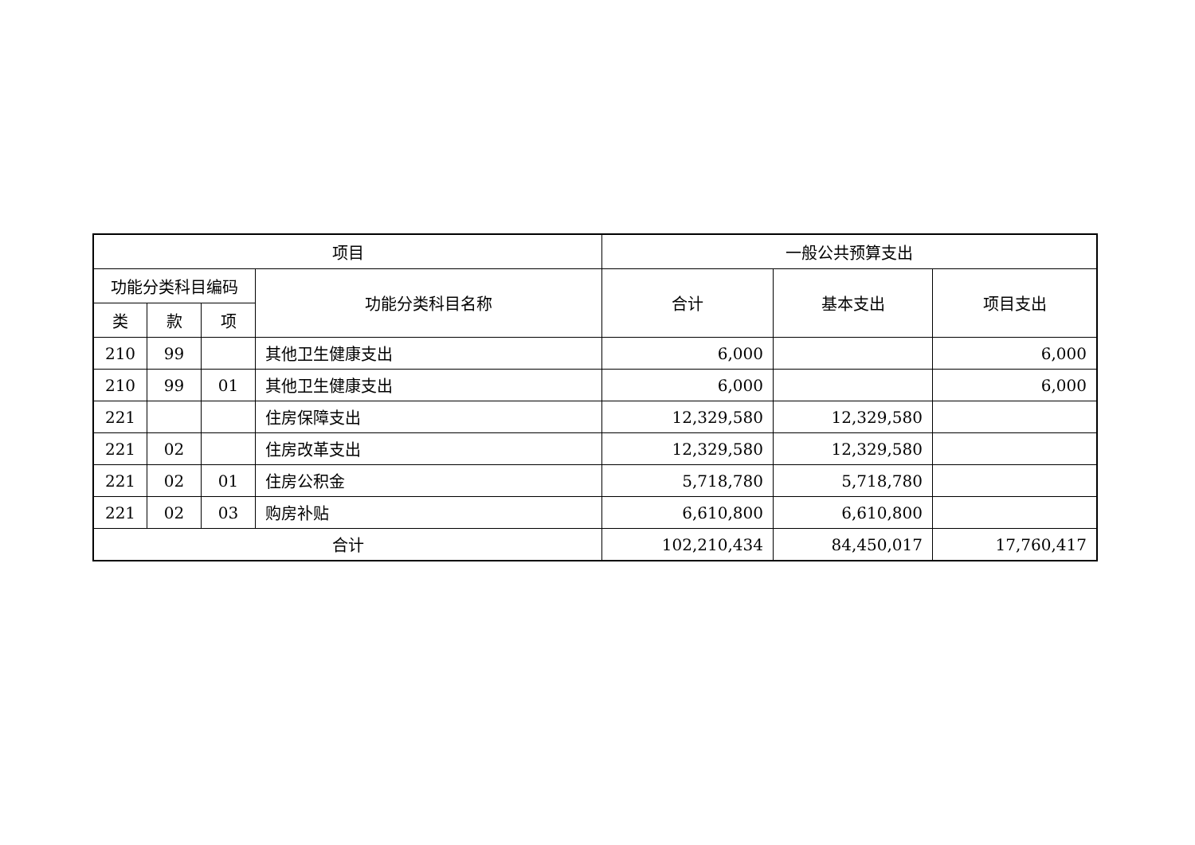| 项目 | | | | 一般公共预算支出 | | |
| --- | --- | --- | --- | --- | --- | --- |
| 功能分类科目编码 | | | 功能分类科目名称 | 合计 | 基本支出 | 项目支出 |
| 类 | 款 | 项 | | | | |
| 210 | 99 | | 其他卫生健康支出 | 6,000 | | 6,000 |
| 210 | 99 | 01 | 其他卫生健康支出 | 6,000 | | 6,000 |
| 221 | | | 住房保障支出 | 12,329,580 | 12,329,580 | |
| 221 | 02 | | 住房改革支出 | 12,329,580 | 12,329,580 | |
| 221 | 02 | 01 | 住房公积金 | 5,718,780 | 5,718,780 | |
| 221 | 02 | 03 | 购房补贴 | 6,610,800 | 6,610,800 | |
| 合计 | | | | 102,210,434 | 84,450,017 | 17,760,417 |